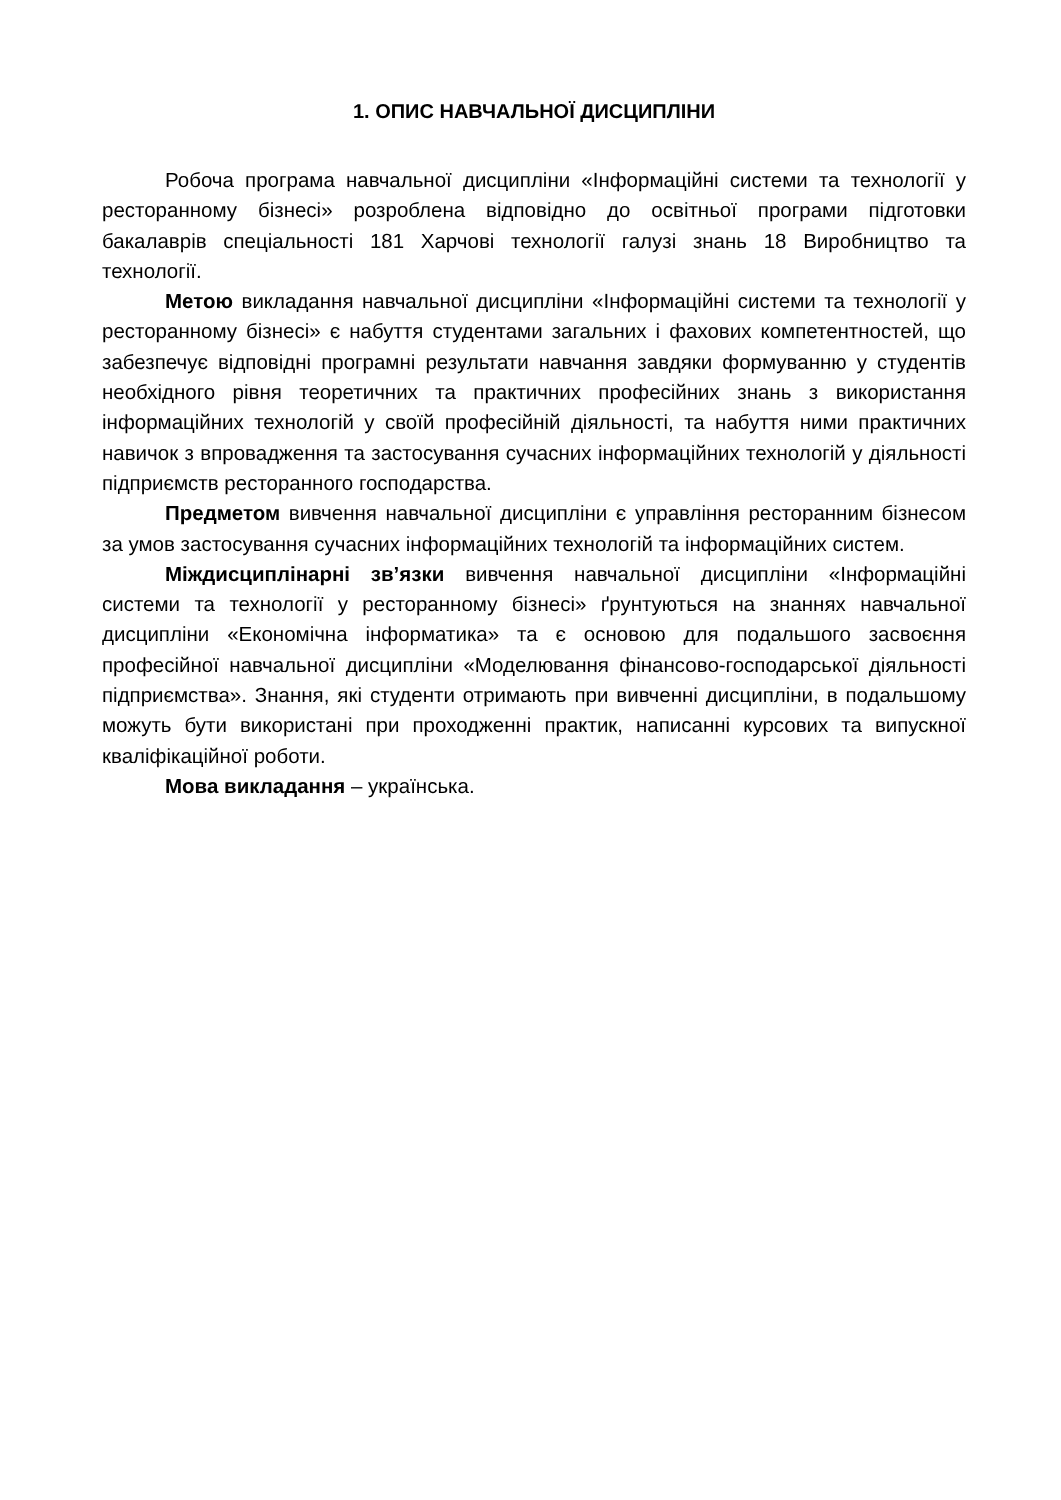1. ОПИС НАВЧАЛЬНОЇ ДИСЦИПЛІНИ
Робоча програма навчальної дисципліни «Інформаційні системи та технології у ресторанному бізнесі» розроблена відповідно до освітньої програми підготовки бакалаврів спеціальності 181 Харчові технології галузі знань 18 Виробництво та технології.
Метою викладання навчальної дисципліни «Інформаційні системи та технології у ресторанному бізнесі» є набуття студентами загальних і фахових компетентностей, що забезпечує відповідні програмні результати навчання завдяки формуванню у студентів необхідного рівня теоретичних та практичних професійних знань з використання інформаційних технологій у своїй професійній діяльності, та набуття ними практичних навичок з впровадження та застосування сучасних інформаційних технологій у діяльності підприємств ресторанного господарства.
Предметом вивчення навчальної дисципліни є управління ресторанним бізнесом за умов застосування сучасних інформаційних технологій та інформаційних систем.
Міждисциплінарні зв’язки вивчення навчальної дисципліни «Інформаційні системи та технології у ресторанному бізнесі» ґрунтуються на знаннях навчальної дисципліни «Економічна інформатика» та є основою для подальшого засвоєння професійної навчальної дисципліни «Моделювання фінансово-господарської діяльності підприємства». Знання, які студенти отримають при вивченні дисципліни, в подальшому можуть бути використані при проходженні практик, написанні курсових та випускної кваліфікаційної роботи.
Мова викладання – українська.